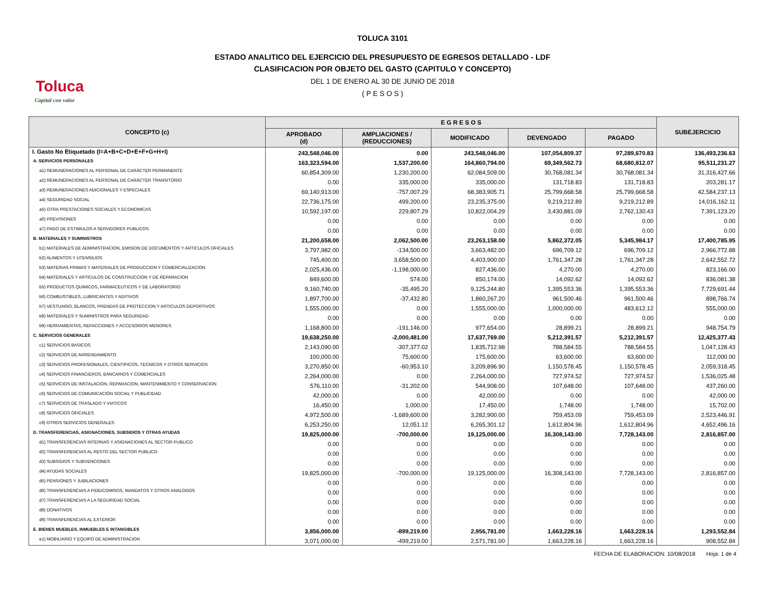Toluca
Capital con valor
TOLUCA 3101
ESTADO ANALITICO DEL EJERCICIO DEL PRESUPUESTO DE EGRESOS DETALLADO - LDF
CLASIFICACION POR OBJETO DEL GASTO (CAPITULO Y CONCEPTO)
DEL 1 DE ENERO AL 30 DE JUNIO DE 2018
( P E S O S )
| CONCEPTO (c) | E G R E S O S | | | | | SUBEJERCICIO |
| --- | --- | --- | --- | --- | --- | --- |
| | APROBADO (d) | AMPLIACIONES / (REDUCCIONES) | MODIFICADO | DEVENGADO | PAGADO | |
| I. Gasto No Etiquetado (I=A+B+C+D+E+F+G+H+I) | 243,548,046.00 | 0.00 | 243,548,046.00 | 107,054,809.37 | 97,289,670.83 | 136,493,236.63 |
| A. SERVICIOS PERSONALES | 163,323,594.00 | 1,537,200.00 | 164,860,794.00 | 69,349,562.73 | 68,680,812.07 | 95,511,231.27 |
| a1) REMUNERACIONES AL PERSONAL DE CARÁCTER PERMANENTE | 60,854,309.00 | 1,230,200.00 | 62,084,509.00 | 30,768,081.34 | 30,768,081.34 | 31,316,427.66 |
| a2) REMUNERACIONES AL PERSONAL DE CARÁCTER TRANSITORIO | 0.00 | 335,000.00 | 335,000.00 | 131,718.83 | 131,718.83 | 203,281.17 |
| a3) REMUNERACIONES ADICIONALES Y ESPECIALES | 69,140,913.00 | -757,007.29 | 68,383,905.71 | 25,799,668.58 | 25,799,668.58 | 42,584,237.13 |
| a4) SEGURIDAD SOCIAL | 22,736,175.00 | 499,200.00 | 23,235,375.00 | 9,219,212.89 | 9,219,212.89 | 14,016,162.11 |
| a5) OTRA PRESTACIONES SOCIALES Y ECONOMICAS | 10,592,197.00 | 229,807.29 | 10,822,004.29 | 3,430,881.09 | 2,762,130.43 | 7,391,123.20 |
| a6) PREVISIONES | 0.00 | 0.00 | 0.00 | 0.00 | 0.00 | 0.00 |
| a7) PAGO DE ESTIMULOS A SERVIDORES PUBLICOS | 0.00 | 0.00 | 0.00 | 0.00 | 0.00 | 0.00 |
| B. MATERIALES Y SUMINISTROS | 21,200,658.00 | 2,062,500.00 | 23,263,158.00 | 5,862,372.05 | 5,345,984.17 | 17,400,785.95 |
| b1) MATERIALES DE ADMINISTRACION, EMISION DE DOCUMENTOS Y ARTICULOS OFICIALES | 3,797,982.00 | -134,500.00 | 3,663,482.00 | 696,709.12 | 696,709.12 | 2,966,772.88 |
| b2) ALIMENTOS Y UTENSILIOS | 745,400.00 | 3,658,500.00 | 4,403,900.00 | 1,761,347.28 | 1,761,347.28 | 2,642,552.72 |
| b3) MATERIAS PRIMAS Y MATERIALES DE PRODUCCION Y COMERCIALIZACION | 2,025,436.00 | -1,198,000.00 | 827,436.00 | 4,270.00 | 4,270.00 | 823,166.00 |
| b4) MATERIALES Y ARTICULOS DE CONSTRUCCION Y DE REPARACION | 849,600.00 | 574.00 | 850,174.00 | 14,092.62 | 14,092.62 | 836,081.38 |
| b5) PRODUCTOS QUIMICOS, FARMACEUTICOS Y DE LABORATORIO | 9,160,740.00 | -35,495.20 | 9,125,244.80 | 1,395,553.36 | 1,395,553.36 | 7,729,691.44 |
| b6) COMBUSTIBLES, LUBRICANTES Y ADITIVOS | 1,897,700.00 | -37,432.80 | 1,860,267.20 | 961,500.46 | 961,500.46 | 898,766.74 |
| b7) VESTUARIO, BLANCOS, PRENDAS DE PROTECCION Y ARTICULOS DEPORTIVOS | 1,555,000.00 | 0.00 | 1,555,000.00 | 1,000,000.00 | 483,612.12 | 555,000.00 |
| b8) MATERIALES Y SUMINISTROS PARA SEGURIDAD | 0.00 | 0.00 | 0.00 | 0.00 | 0.00 | 0.00 |
| b9) HERRAMIENTAS, REFACCIONES Y ACCESORIOS MENORES | 1,168,800.00 | -191,146.00 | 977,654.00 | 28,899.21 | 28,899.21 | 948,754.79 |
| C. SERVICIOS GENERALES | 19,638,250.00 | -2,000,481.00 | 17,637,769.00 | 5,212,391.57 | 5,212,391.57 | 12,425,377.43 |
| c1) SERVICIOS BASICOS | 2,143,090.00 | -307,377.02 | 1,835,712.98 | 788,584.55 | 788,584.55 | 1,047,128.43 |
| c2) SERVICIOS DE ARRENDAMIENTO | 100,000.00 | 75,600.00 | 175,600.00 | 63,600.00 | 63,600.00 | 112,000.00 |
| c3) SERVICIOS PROFESIONALES, CIENTIFICOS, TECNICOS Y OTROS SERVICIOS | 3,270,850.00 | -60,953.10 | 3,209,896.90 | 1,150,578.45 | 1,150,578.45 | 2,059,318.45 |
| c4) SERVICIOS FINANCIEROS, BANCARIOS Y COMERCIALES | 2,264,000.00 | 0.00 | 2,264,000.00 | 727,974.52 | 727,974.52 | 1,536,025.48 |
| c5) SERVICIOS DE INSTALACION, REPARACION, MANTENIMIENTO Y CONSERVACION | 576,110.00 | -31,202.00 | 544,908.00 | 107,648.00 | 107,648.00 | 437,260.00 |
| c6) SERVICIOS DE COMUNICACIÓN SOCIAL Y PUBLICIDAD | 42,000.00 | 0.00 | 42,000.00 | 0.00 | 0.00 | 42,000.00 |
| c7) SERVICIOS DE TRASLADO Y VIATICOS | 16,450.00 | 1,000.00 | 17,450.00 | 1,748.00 | 1,748.00 | 15,702.00 |
| c8) SERVICIOS OFICIALES | 4,972,500.00 | -1,689,600.00 | 3,282,900.00 | 759,453.09 | 759,453.09 | 2,523,446.91 |
| c9) OTROS SERVICIOS GENERALES | 6,253,250.00 | 12,051.12 | 6,265,301.12 | 1,612,804.96 | 1,612,804.96 | 4,652,496.16 |
| D. TRANSFERENCIAS, ASIGNACIONES, SUBSIDIOS Y OTRAS AYUDAS | 19,825,000.00 | -700,000.00 | 19,125,000.00 | 16,308,143.00 | 7,728,143.00 | 2,816,857.00 |
| d1) TRANSFERENCIAS INTERNAS Y ASIGNACIONES AL SECTOR PUBLICO | 0.00 | 0.00 | 0.00 | 0.00 | 0.00 | 0.00 |
| d2) TRANSFERENCIAS AL RESTO DEL SECTOR PUBLICO | 0.00 | 0.00 | 0.00 | 0.00 | 0.00 | 0.00 |
| d3) SUBSIDIOS Y SUBVENCIONES | 0.00 | 0.00 | 0.00 | 0.00 | 0.00 | 0.00 |
| d4) AYUDAS SOCIALES | 19,825,000.00 | -700,000.00 | 19,125,000.00 | 16,308,143.00 | 7,728,143.00 | 2,816,857.00 |
| d5) PENSIONES Y JUBILACIONES | 0.00 | 0.00 | 0.00 | 0.00 | 0.00 | 0.00 |
| d6) TRANSFERENCIAS A FIDEICOMISOS, MANDATOS Y OTROS ANALOGOS | 0.00 | 0.00 | 0.00 | 0.00 | 0.00 | 0.00 |
| d7) TRANSFERENCIAS A LA SEGURIDAD SOCIAL | 0.00 | 0.00 | 0.00 | 0.00 | 0.00 | 0.00 |
| d8) DONATIVOS | 0.00 | 0.00 | 0.00 | 0.00 | 0.00 | 0.00 |
| d9) TRANSFERENCIAS AL EXTERIOR | 0.00 | 0.00 | 0.00 | 0.00 | 0.00 | 0.00 |
| E. BIENES MUEBLES, INMUEBLES E INTANGIBLES | 3,856,000.00 | -899,219.00 | 2,956,781.00 | 1,663,228.16 | 1,663,228.16 | 1,293,552.84 |
| e1) MOBILIARIO Y EQUIPO DE ADMINISTRACION | 3,071,000.00 | -499,219.00 | 2,571,781.00 | 1,663,228.16 | 1,663,228.16 | 908,552.84 |
FECHA DE ELABORACION: 10/08/2018 Hoja: 1 de 4